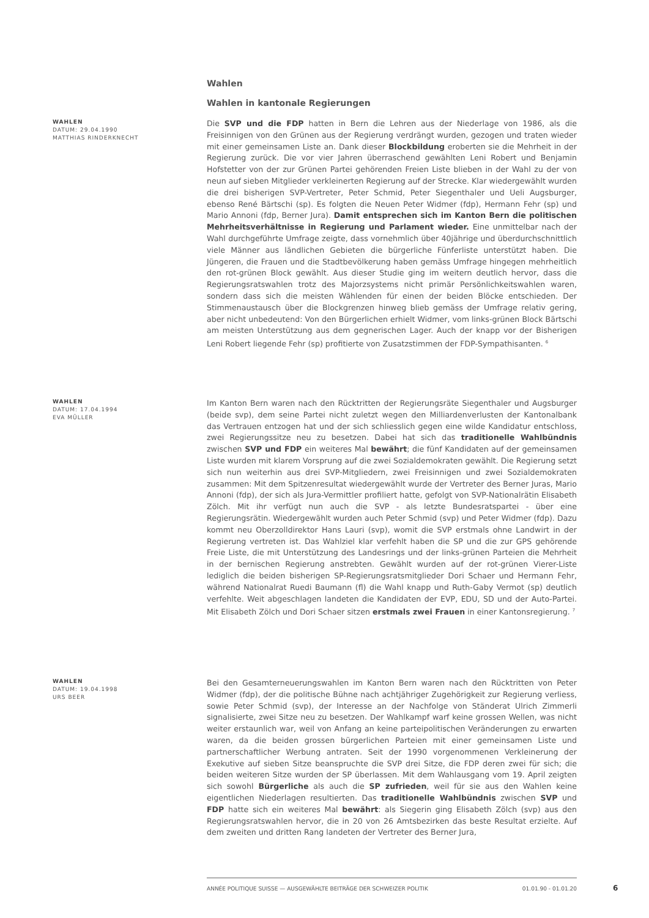Wahlen
Wahlen in kantonale Regierungen
WAHLEN
DATUM: 29.04.1990
MATTHIAS RINDERKNECHT
Die SVP und die FDP hatten in Bern die Lehren aus der Niederlage von 1986, als die Freisinnigen von den Grünen aus der Regierung verdrängt wurden, gezogen und traten wieder mit einer gemeinsamen Liste an. Dank dieser Blockbildung eroberten sie die Mehrheit in der Regierung zurück. Die vor vier Jahren überraschend gewählten Leni Robert und Benjamin Hofstetter von der zur Grünen Partei gehörenden Freien Liste blieben in der Wahl zu der von neun auf sieben Mitglieder verkleinerten Regierung auf der Strecke. Klar wiedergewählt wurden die drei bisherigen SVP-Vertreter, Peter Schmid, Peter Siegenthaler und Ueli Augsburger, ebenso René Bärtschi (sp). Es folgten die Neuen Peter Widmer (fdp), Hermann Fehr (sp) und Mario Annoni (fdp, Berner Jura). Damit entsprechen sich im Kanton Bern die politischen Mehrheitsverhältnisse in Regierung und Parlament wieder. Eine unmittelbar nach der Wahl durchgeführte Umfrage zeigte, dass vornehmlich über 40jährige und überdurchschnittlich viele Männer aus ländlichen Gebieten die bürgerliche Fünferliste unterstützt haben. Die Jüngeren, die Frauen und die Stadtbevölkerung haben gemäss Umfrage hingegen mehrheitlich den rot-grünen Block gewählt. Aus dieser Studie ging im weitern deutlich hervor, dass die Regierungsratswahlen trotz des Majorzsystems nicht primär Persönlichkeitswahlen waren, sondern dass sich die meisten Wählenden für einen der beiden Blöcke entschieden. Der Stimmenaustausch über die Blockgrenzen hinweg blieb gemäss der Umfrage relativ gering, aber nicht unbedeutend: Von den Bürgerlichen erhielt Widmer, vom links-grünen Block Bärtschi am meisten Unterstützung aus dem gegnerischen Lager. Auch der knapp vor der Bisherigen Leni Robert liegende Fehr (sp) profitierte von Zusatzstimmen der FDP-Sympathisanten. <sup>6</sup>
WAHLEN
DATUM: 17.04.1994
EVA MÜLLER
Im Kanton Bern waren nach den Rücktritten der Regierungsräte Siegenthaler und Augsburger (beide svp), dem seine Partei nicht zuletzt wegen den Milliardenverlusten der Kantonalbank das Vertrauen entzogen hat und der sich schliesslich gegen eine wilde Kandidatur entschloss, zwei Regierungssitze neu zu besetzen. Dabei hat sich das traditionelle Wahlbündnis zwischen SVP und FDP ein weiteres Mal bewährt; die fünf Kandidaten auf der gemeinsamen Liste wurden mit klarem Vorsprung auf die zwei Sozialdemokraten gewählt. Die Regierung setzt sich nun weiterhin aus drei SVP-Mitgliedern, zwei Freisinnigen und zwei Sozialdemokraten zusammen: Mit dem Spitzenresultat wiedergewählt wurde der Vertreter des Berner Juras, Mario Annoni (fdp), der sich als Jura-Vermittler profiliert hatte, gefolgt von SVP-Nationalrätin Elisabeth Zölch. Mit ihr verfügt nun auch die SVP - als letzte Bundesratspartei - über eine Regierungsrätin. Wiedergewählt wurden auch Peter Schmid (svp) und Peter Widmer (fdp). Dazu kommt neu Oberzolldirektor Hans Lauri (svp), womit die SVP erstmals ohne Landwirt in der Regierung vertreten ist. Das Wahlziel klar verfehlt haben die SP und die zur GPS gehörende Freie Liste, die mit Unterstützung des Landesrings und der links-grünen Parteien die Mehrheit in der bernischen Regierung anstrebten. Gewählt wurden auf der rot-grünen Vierer-Liste lediglich die beiden bisherigen SP-Regierungsratsmitglieder Dori Schaer und Hermann Fehr, während Nationalrat Ruedi Baumann (fl) die Wahl knapp und Ruth-Gaby Vermot (sp) deutlich verfehlte. Weit abgeschlagen landeten die Kandidaten der EVP, EDU, SD und der Auto-Partei. Mit Elisabeth Zölch und Dori Schaer sitzen erstmals zwei Frauen in einer Kantonsregierung. <sup>7</sup>
WAHLEN
DATUM: 19.04.1998
URS BEER
Bei den Gesamterneuerungswahlen im Kanton Bern waren nach den Rücktritten von Peter Widmer (fdp), der die politische Bühne nach achtjähriger Zugehörigkeit zur Regierung verliess, sowie Peter Schmid (svp), der Interesse an der Nachfolge von Ständerat Ulrich Zimmerli signalisierte, zwei Sitze neu zu besetzen. Der Wahlkampf warf keine grossen Wellen, was nicht weiter erstaunlich war, weil von Anfang an keine parteipolitischen Veränderungen zu erwarten waren, da die beiden grossen bürgerlichen Parteien mit einer gemeinsamen Liste und partnerschaftlicher Werbung antraten. Seit der 1990 vorgenommenen Verkleinerung der Exekutive auf sieben Sitze beanspruchte die SVP drei Sitze, die FDP deren zwei für sich; die beiden weiteren Sitze wurden der SP überlassen. Mit dem Wahlausgang vom 19. April zeigten sich sowohl Bürgerliche als auch die SP zufrieden, weil für sie aus den Wahlen keine eigentlichen Niederlagen resultierten. Das traditionelle Wahlbündnis zwischen SVP und FDP hatte sich ein weiteres Mal bewährt: als Siegerin ging Elisabeth Zölch (svp) aus den Regierungsratswahlen hervor, die in 20 von 26 Amtsbezirken das beste Resultat erzielte. Auf dem zweiten und dritten Rang landeten der Vertreter des Berner Jura,
ANNÉE POLITIQUE SUISSE — AUSGEWÄHLTE BEITRÄGE DER SCHWEIZER POLITIK 01.01.90 - 01.01.20
6